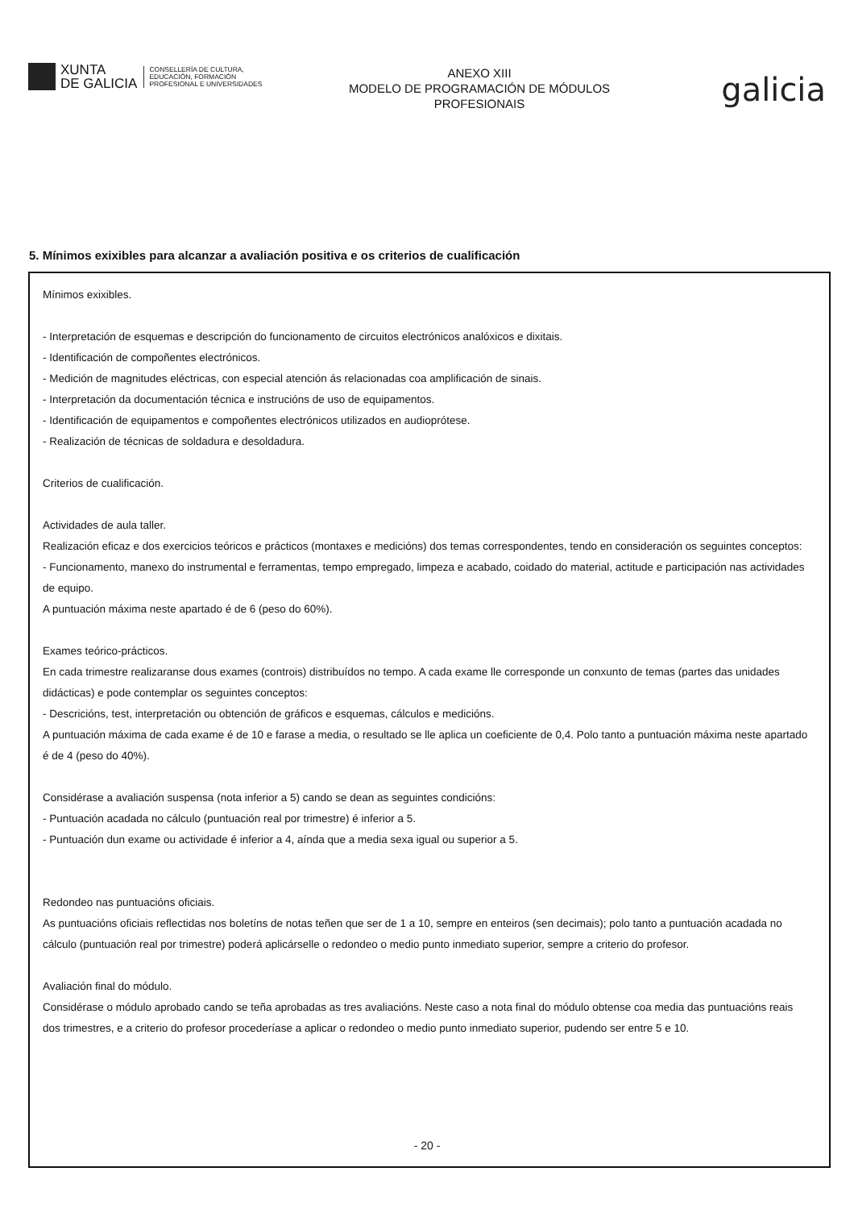XUNTA
DE GALICIA
CONSELLERÍA DE CULTURA,
EDUCACIÓN, FORMACIÓN
PROFESIONAL E UNIVERSIDADES
ANEXO XIII
MODELO DE PROGRAMACIÓN DE MÓDULOS
PROFESIONAIS
galicia
5. Mínimos exixibles para alcanzar a avaliación positiva e os criterios de cualificación
Mínimos exixibles.
- Interpretación de esquemas e descripción do funcionamento de circuitos electrónicos analóxicos e dixitais.
- Identificación de compoñentes electrónicos.
- Medición de magnitudes eléctricas, con especial atención ás relacionadas coa amplificación de sinais.
- Interpretación da documentación técnica e instrucións de uso de equipamentos.
- Identificación de equipamentos e compoñentes electrónicos utilizados en audioprótese.
- Realización de técnicas de soldadura e desoldadura.
Criterios de cualificación.
Actividades de aula taller.
Realización eficaz e dos exercicios teóricos e prácticos (montaxes e medicións) dos temas correspondentes, tendo en consideración os seguintes conceptos:
- Funcionamento, manexo do instrumental e ferramentas, tempo empregado, limpeza e acabado, coidado do material, actitude e participación nas actividades de equipo.
A puntuación máxima neste apartado é de 6 (peso do 60%).
Exames teórico-prácticos.
En cada trimestre realizaranse dous exames (controis) distribuídos no tempo. A cada exame lle corresponde un conxunto de temas (partes das unidades didácticas) e pode contemplar os seguintes conceptos:
- Descricións, test, interpretación ou obtención de gráficos e esquemas, cálculos e medicións.
A puntuación máxima de cada exame é de 10 e farase a media, o resultado se lle aplica un coeficiente de 0,4. Polo tanto a puntuación máxima neste apartado é de 4 (peso do 40%).
Considérase a avaliación suspensa (nota inferior a 5) cando se dean as seguintes condicións:
- Puntuación acadada no cálculo (puntuación real por trimestre) é inferior a 5.
- Puntuación dun exame ou actividade é inferior a 4, aínda que a media sexa igual ou superior a 5.
Redondeo nas puntuacións oficiais.
As puntuacións oficiais reflectidas nos boletíns de notas teñen que ser de 1 a 10, sempre en enteiros (sen decimais); polo tanto a puntuación acadada no cálculo (puntuación real por trimestre) poderá aplicárselle o redondeo o medio punto inmediato superior, sempre a criterio do profesor.
Avaliación final do módulo.
Considérase o módulo aprobado cando se teña aprobadas as tres avaliacións. Neste caso a nota final do módulo obtense coa media das puntuacións reais dos trimestres, e a criterio do profesor procederíase a aplicar o redondeo o medio punto inmediato superior, pudendo ser entre 5 e 10.
- 20 -